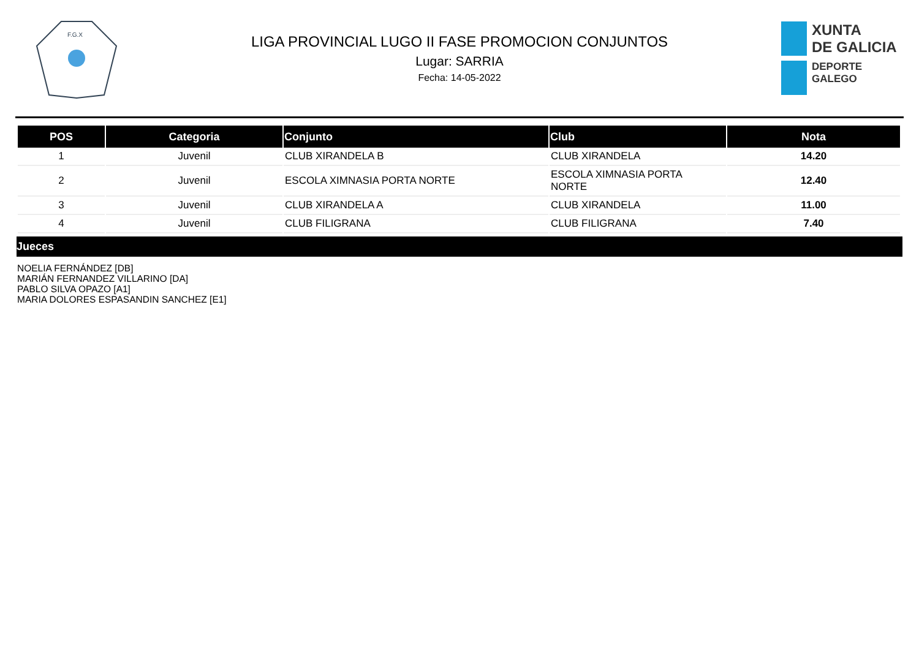F.G.X
LIGA PROVINCIAL LUGO II FASE PROMOCION CONJUNTOS
Lugar: SARRIA
Fecha: 14-05-2022
XUNTA
DE GALICIA
DEPORTE
GALEGO
| POS | Categoria | Conjunto | Club | Nota |
| --- | --- | --- | --- | --- |
| 1 | Juvenil | CLUB XIRANDELA B | CLUB XIRANDELA | 14.20 |
| 2 | Juvenil | ESCOLA XIMNASIA PORTA NORTE | ESCOLA XIMNASIA PORTA NORTE | 12.40 |
| 3 | Juvenil | CLUB XIRANDELA A | CLUB XIRANDELA | 11.00 |
| 4 | Juvenil | CLUB FILIGRANA | CLUB FILIGRANA | 7.40 |
Jueces
NOELIA FERNÁNDEZ [DB]
MARIÁN FERNANDEZ VILLARINO [DA]
PABLO SILVA OPAZO [A1]
MARIA DOLORES ESPASANDIN SANCHEZ [E1]